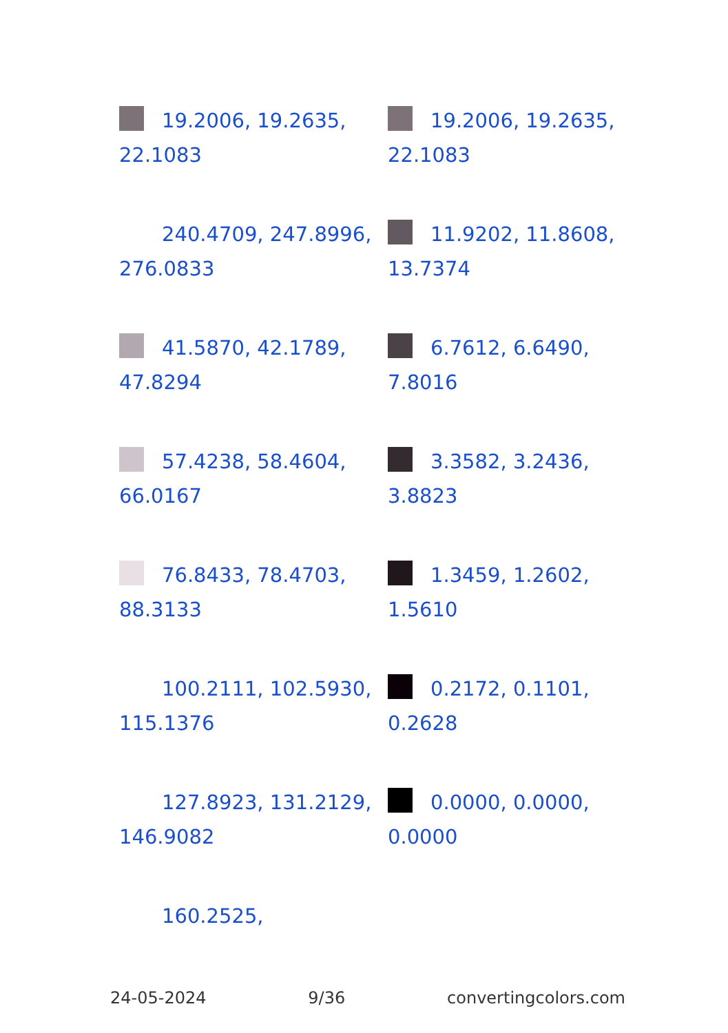19.2006, 19.2635, 22.1083
19.2006, 19.2635, 22.1083
240.4709, 247.8996, 276.0833
11.9202, 11.8608, 13.7374
41.5870, 42.1789, 47.8294
6.7612, 6.6490, 7.8016
57.4238, 58.4604, 66.0167
3.3582, 3.2436, 3.8823
76.8433, 78.4703, 88.3133
1.3459, 1.2602, 1.5610
100.2111, 102.5930, 115.1376
0.2172, 0.1101, 0.2628
127.8923, 131.2129, 146.9082
0.0000, 0.0000, 0.0000
160.2525,
24-05-2024 9/36 convertingcolors.com